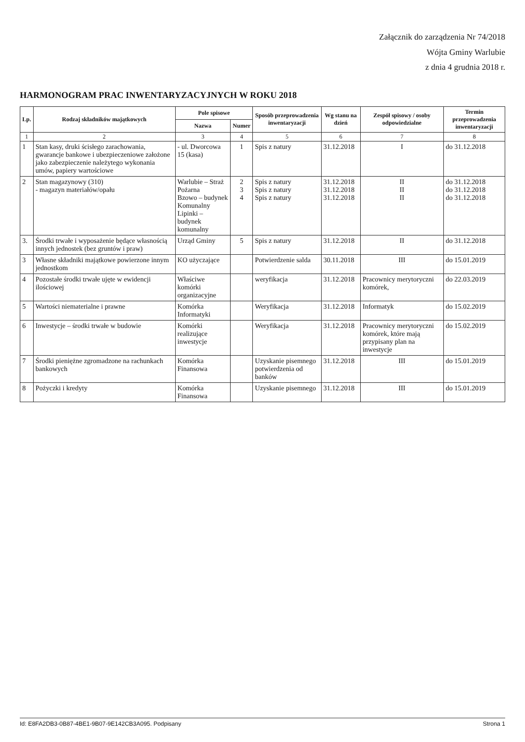Załącznik do zarządzenia Nr 74/2018
Wójta Gminy Warlubie
z dnia 4 grudnia 2018 r.
HARMONOGRAM PRAC INWENTARYZACYJNYCH W ROKU 2018
| Lp. | Rodzaj składników majątkowych | Pole spisowe | | Sposób przeprowadzenia inwentaryzacji | Wg stanu na dzień | Zespół spisowy / osoby odpowiedzialne | Termin przeprowadzenia inwentaryzacji |
| --- | --- | --- | --- | --- | --- | --- | --- |
| | | Nazwa | Numer | | | | |
| 1 | 2 | 3 | 4 | 5 | 6 | 7 | 8 |
| 1 | Stan kasy, druki ścisłego zarachowania, gwarancje bankowe i ubezpieczeniowe założone jako zabezpieczenie należytego wykonania umów, papiery wartościowe | - ul. Dworcowa 15 (kasa) | 1 | Spis z natury | 31.12.2018 | I | do 31.12.2018 |
| 2 | Stan magazynowy (310) - magazyn materiałów/opału | Warlubie – Straż Pożarna Bzowo – budynek Komunalny Lipinki – budynek komunalny | 2 3 4 | Spis z natury Spis z natury Spis z natury | 31.12.2018 31.12.2018 31.12.2018 | II II II | do 31.12.2018 do 31.12.2018 do 31.12.2018 |
| 3. | Środki trwałe i wyposażenie będące własnością innych jednostek (bez gruntów i praw) | Urząd Gminy | 5 | Spis z natury | 31.12.2018 | II | do 31.12.2018 |
| 3 | Własne składniki majątkowe powierzone innym jednostkom | KO użyczające | | Potwierdzenie salda | 30.11.2018 | III | do 15.01.2019 |
| 4 | Pozostałe środki trwałe ujęte w ewidencji ilościowej | Właściwe komórki organizacyjne | | weryfikacja | 31.12.2018 | Pracownicy merytoryczni komórek, | do 22.03.2019 |
| 5 | Wartości niematerialne i prawne | Komórka Informatyki | | Weryfikacja | 31.12.2018 | Informatyk | do 15.02.2019 |
| 6 | Inwestycje – środki trwałe w budowie | Komórki realizujące inwestycje | | Weryfikacja | 31.12.2018 | Pracownicy merytoryczni komórek, które mają przypisany plan na inwestycje | do 15.02.2019 |
| 7 | Środki pieniężne zgromadzone na rachunkach bankowych | Komórka Finansowa | | Uzyskanie pisemnego potwierdzenia od banków | 31.12.2018 | III | do 15.01.2019 |
| 8 | Pożyczki i kredyty | Komórka Finansowa | | Uzyskanie pisemnego | 31.12.2018 | III | do 15.01.2019 |
Id: E8FA2DB3-0B87-4BE1-9B07-9E142CB3A095. Podpisany Strona 1